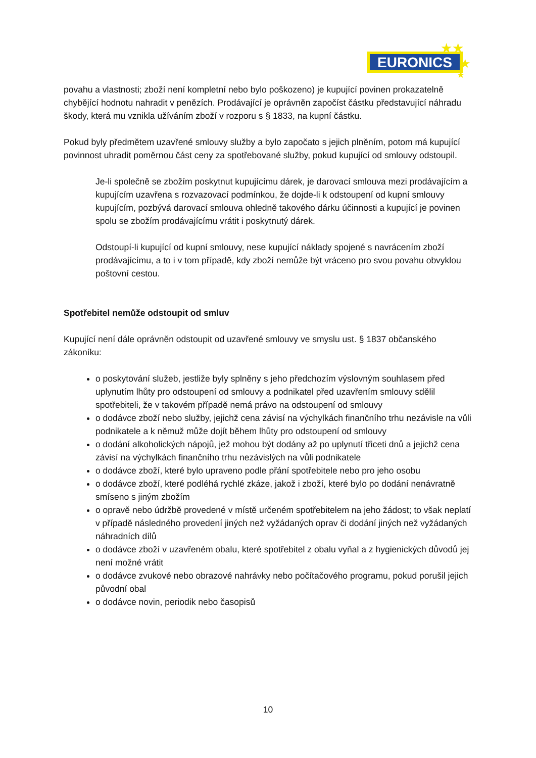EURONICS
★★
★
★
povahu a vlastnosti; zboží není kompletní nebo bylo poškozeno) je kupující povinen prokazatelně chybějící hodnotu nahradit v penězích. Prodávající je oprávněn započíst částku představující náhradu škody, která mu vznikla užíváním zboží v rozporu s § 1833, na kupní částku.
Pokud byly předmětem uzavřené smlouvy služby a bylo započato s jejich plněním, potom má kupující povinnost uhradit poměrnou část ceny za spotřebované služby, pokud kupující od smlouvy odstoupil.
Je-li společně se zbožím poskytnut kupujícímu dárek, je darovací smlouva mezi prodávajícím a kupujícím uzavřena s rozvazovací podmínkou, že dojde-li k odstoupení od kupní smlouvy kupujícím, pozbývá darovací smlouva ohledně takového dárku účinnosti a kupující je povinen spolu se zbožím prodávajícímu vrátit i poskytnutý dárek.
Odstoupí-li kupující od kupní smlouvy, nese kupující náklady spojené s navrácením zboží prodávajícímu, a to i v tom případě, kdy zboží nemůže být vráceno pro svou povahu obvyklou poštovní cestou.
Spotřebitel nemůže odstoupit od smluv
Kupující není dále oprávněn odstoupit od uzavřené smlouvy ve smyslu ust. § 1837 občanského zákoníku:
o poskytování služeb, jestliže byly splněny s jeho předchozím výslovným souhlasem před uplynutím lhůty pro odstoupení od smlouvy a podnikatel před uzavřením smlouvy sdělil spotřebiteli, že v takovém případě nemá právo na odstoupení od smlouvy
o dodávce zboží nebo služby, jejichž cena závisí na výchylkách finančního trhu nezávisle na vůli podnikatele a k němuž může dojít během lhůty pro odstoupení od smlouvy
o dodání alkoholických nápojů, jež mohou být dodány až po uplynutí třiceti dnů a jejichž cena závisí na výchylkách finančního trhu nezávislých na vůli podnikatele
o dodávce zboží, které bylo upraveno podle přání spotřebitele nebo pro jeho osobu
o dodávce zboží, které podléhá rychlé zkáze, jakož i zboží, které bylo po dodání nenávratně smíseno s jiným zbožím
o opravě nebo údržbě provedené v místě určeném spotřebitelem na jeho žádost; to však neplatí v případě následného provedení jiných než vyžádaných oprav či dodání jiných než vyžádaných náhradních dílů
o dodávce zboží v uzavřeném obalu, které spotřebitel z obalu vyňal a z hygienických důvodů jej není možné vrátit
o dodávce zvukové nebo obrazové nahrávky nebo počítačového programu, pokud porušil jejich původní obal
o dodávce novin, periodik nebo časopisů
10